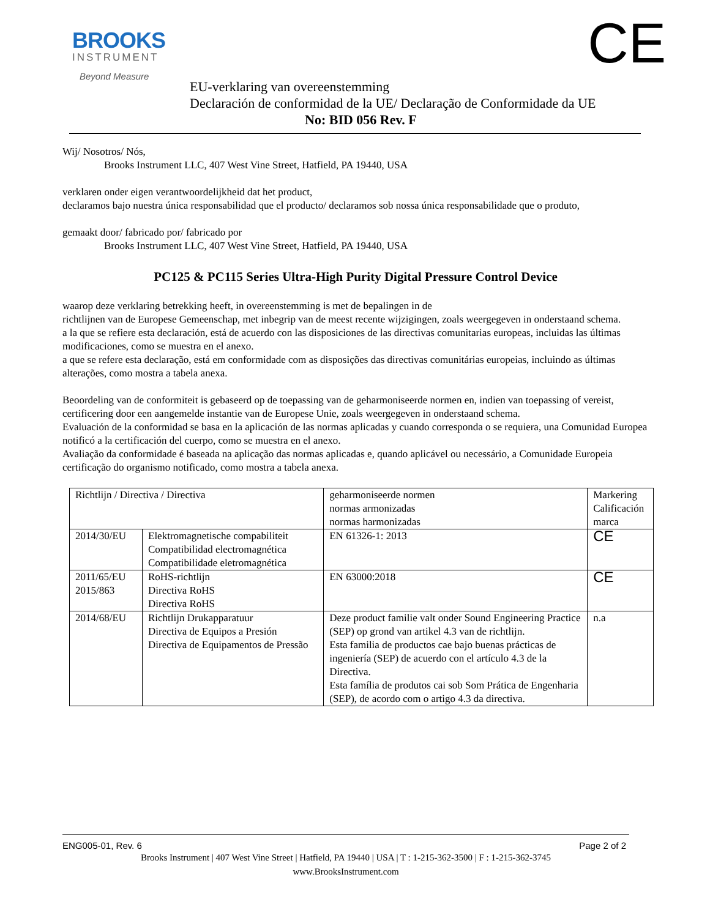BROOKS
INSTRUMENT
Beyond Measure
CE
EU-verklaring van overeenstemming
Declaración de conformidad de la UE/ Declaração de Conformidade da UE
No: BID 056 Rev. F
Wij/ Nosotros/ Nós,
Brooks Instrument LLC, 407 West Vine Street, Hatfield, PA 19440, USA
verklaren onder eigen verantwoordelijkheid dat het product,
declaramos bajo nuestra única responsabilidad que el producto/ declaramos sob nossa única responsabilidade que o produto,
gemaakt door/ fabricado por/ fabricado por
Brooks Instrument LLC, 407 West Vine Street, Hatfield, PA 19440, USA
PC125 & PC115 Series Ultra-High Purity Digital Pressure Control Device
waarop deze verklaring betrekking heeft, in overeenstemming is met de bepalingen in de
richtlijnen van de Europese Gemeenschap, met inbegrip van de meest recente wijzigingen, zoals weergegeven in onderstaand schema.
a la que se refiere esta declaración, está de acuerdo con las disposiciones de las directivas comunitarias europeas, incluidas las últimas modificaciones, como se muestra en el anexo.
a que se refere esta declaração, está em conformidade com as disposições das directivas comunitárias europeias, incluindo as últimas alterações, como mostra a tabela anexa.
Beoordeling van de conformiteit is gebaseerd op de toepassing van de geharmoniseerde normen en, indien van toepassing of vereist, certificering door een aangemelde instantie van de Europese Unie, zoals weergegeven in onderstaand schema.
Evaluación de la conformidad se basa en la aplicación de las normas aplicadas y cuando corresponda o se requiera, una Comunidad Europea notificó a la certificación del cuerpo, como se muestra en el anexo.
Avaliação da conformidade é baseada na aplicação das normas aplicadas e, quando aplicável ou necessário, a Comunidade Europeia certificação do organismo notificado, como mostra a tabela anexa.
| Richtlijn / Directiva / Directiva | | geharmoniseerde normen normas armonizadas normas harmonizadas | Markering Calificación marca |
| 2014/30/EU | Elektromagnetische compabiliteit Compatibilidad electromagnética Compatibilidade eletromagnética | EN 61326-1: 2013 | CE |
| 2011/65/EU 2015/863 | RoHS-richtlijn Directiva RoHS Directiva RoHS | EN 63000:2018 | CE |
| 2014/68/EU | Richtlijn Drukapparatuur Directiva de Equipos a Presión Directiva de Equipamentos de Pressão | Deze product familie valt onder Sound Engineering Practice (SEP) op grond van artikel 4.3 van de richtlijn. Esta familia de productos cae bajo buenas prácticas de ingeniería (SEP) de acuerdo con el artículo 4.3 de la Directiva. Esta família de produtos cai sob Som Prática de Engenharia (SEP), de acordo com o artigo 4.3 da directiva. | n.a |
ENG005-01, Rev. 6 Page 2 of 2
Brooks Instrument | 407 West Vine Street | Hatfield, PA 19440 | USA | T : 1-215-362-3500 | F : 1-215-362-3745
www.BrooksInstrument.com